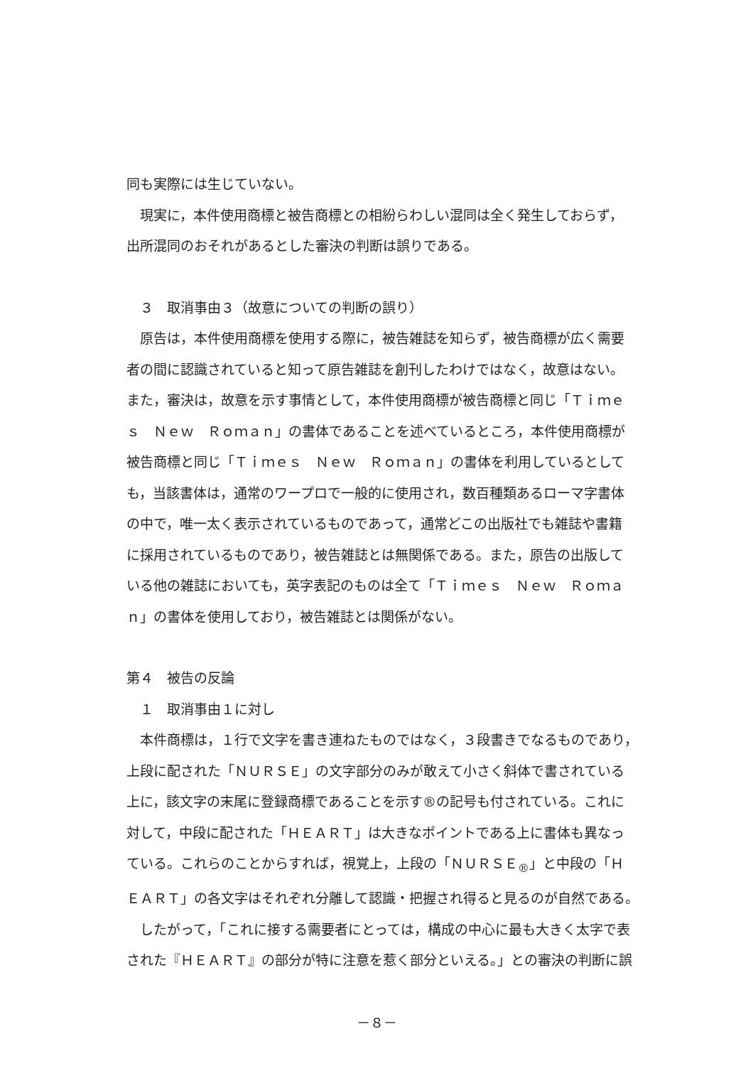同も実際には生じていない。
　現実に，本件使用商標と被告商標との相紛らわしい混同は全く発生しておらず，
出所混同のおそれがあるとした審決の判断は誤りである。
　３　取消事由３（故意についての判断の誤り）
　原告は，本件使用商標を使用する際に，被告雑誌を知らず，被告商標が広く需要
者の間に認識されていると知って原告雑誌を創刊したわけではなく，故意はない。
また，審決は，故意を示す事情として，本件使用商標が被告商標と同じ「Ｔｉｍｅ
ｓ　Ｎｅｗ　Ｒｏｍａｎ」の書体であることを述べているところ，本件使用商標が
被告商標と同じ「Ｔｉｍｅｓ　Ｎｅｗ　Ｒｏｍａｎ」の書体を利用しているとして
も，当該書体は，通常のワープロで一般的に使用され，数百種類あるローマ字書体
の中で，唯一太く表示されているものであって，通常どこの出版社でも雑誌や書籍
に採用されているものであり，被告雑誌とは無関係である。また，原告の出版して
いる他の雑誌においても，英字表記のものは全て「Ｔｉｍｅｓ　Ｎｅｗ　Ｒｏｍａ
ｎ」の書体を使用しており，被告雑誌とは関係がない。
第４　被告の反論
　１　取消事由１に対し
　本件商標は，１行で文字を書き連ねたものではなく，３段書きでなるものであり，
上段に配された「ＮＵＲＳＥ」の文字部分のみが敢えて小さく斜体で書されている
上に，該文字の末尾に登録商標であることを示す®の記号も付されている。これに
対して，中段に配された「ＨＥＡＲＴ」は大きなポイントである上に書体も異なっ
ている。これらのことからすれば，視覚上，上段の「ＮＵＲＳＥ<sub>®</sub>」と中段の「Ｈ
ＥＡＲＴ」の各文字はそれぞれ分離して認識・把握され得ると見るのが自然である。
　したがって，「これに接する需要者にとっては，構成の中心に最も大きく太字で表
された『ＨＥＡＲＴ』の部分が特に注意を惹く部分といえる。」との審決の判断に誤
－８－